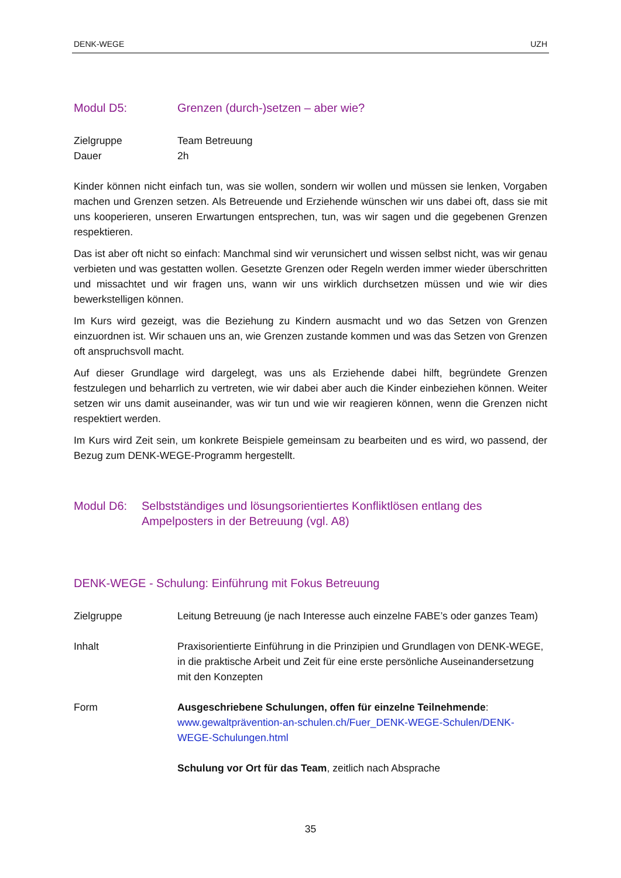DENK-WEGE UZH
Modul D5: Grenzen (durch-)setzen – aber wie?
Zielgruppe Team Betreuung
Dauer 2h
Kinder können nicht einfach tun, was sie wollen, sondern wir wollen und müssen sie lenken, Vorgaben machen und Grenzen setzen. Als Betreuende und Erziehende wünschen wir uns dabei oft, dass sie mit uns kooperieren, unseren Erwartungen entsprechen, tun, was wir sagen und die gegebenen Grenzen respektieren.
Das ist aber oft nicht so einfach: Manchmal sind wir verunsichert und wissen selbst nicht, was wir genau verbieten und was gestatten wollen. Gesetzte Grenzen oder Regeln werden immer wieder überschritten und missachtet und wir fragen uns, wann wir uns wirklich durchsetzen müssen und wie wir dies bewerkstelligen können.
Im Kurs wird gezeigt, was die Beziehung zu Kindern ausmacht und wo das Setzen von Grenzen einzuordnen ist. Wir schauen uns an, wie Grenzen zustande kommen und was das Setzen von Grenzen oft anspruchsvoll macht.
Auf dieser Grundlage wird dargelegt, was uns als Erziehende dabei hilft, begründete Grenzen festzulegen und beharrlich zu vertreten, wie wir dabei aber auch die Kinder einbeziehen können. Weiter setzen wir uns damit auseinander, was wir tun und wie wir reagieren können, wenn die Grenzen nicht respektiert werden.
Im Kurs wird Zeit sein, um konkrete Beispiele gemeinsam zu bearbeiten und es wird, wo passend, der Bezug zum DENK-WEGE-Programm hergestellt.
Modul D6: Selbstständiges und lösungsorientiertes Konfliktlösen entlang des Ampelposters in der Betreuung (vgl. A8)
DENK-WEGE - Schulung: Einführung mit Fokus Betreuung
Zielgruppe Leitung Betreuung (je nach Interesse auch einzelne FABE’s oder ganzes Team)
Inhalt Praxisorientierte Einführung in die Prinzipien und Grundlagen von DENK-WEGE, in die praktische Arbeit und Zeit für eine erste persönliche Auseinandersetzung mit den Konzepten
Form Ausgeschriebene Schulungen, offen für einzelne Teilnehmende:
www.gewaltprävention-an-schulen.ch/Fuer_DENK-WEGE-Schulen/DENK-WEGE-Schulungen.html
Schulung vor Ort für das Team, zeitlich nach Absprache
35